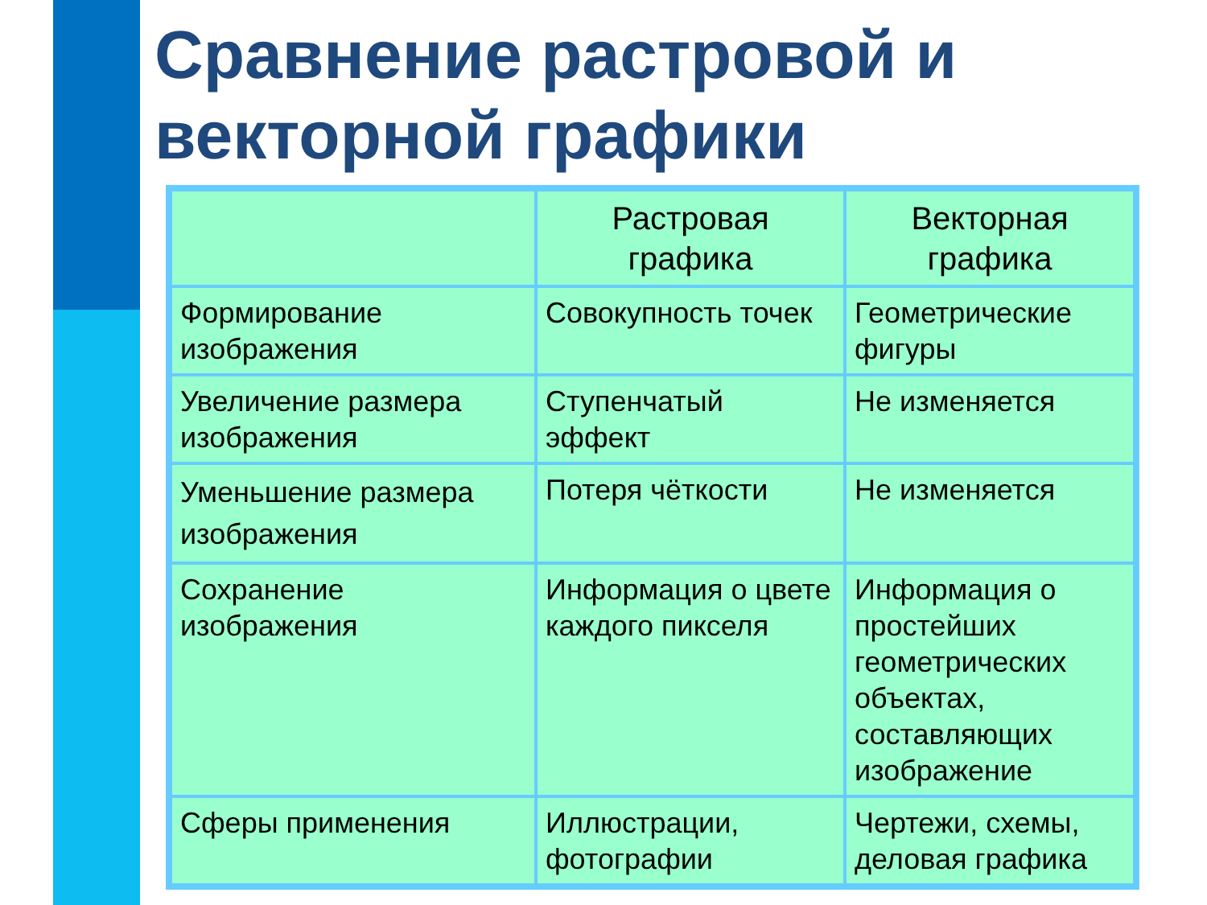Сравнение растровой и векторной графики
| | Растровая графика | Векторная графика |
| --- | --- | --- |
| Формирование изображения | Совокупность точек | Геометрические фигуры |
| Увеличение размера изображения | Ступенчатый эффект | Не изменяется |
| Уменьшение размера изображения | Потеря чёткости | Не изменяется |
| Сохранение изображения | Информация о цвете каждого пикселя | Информация о простейших геометрических объектах, составляющих изображение |
| Сферы применения | Иллюстрации, фотографии | Чертежи, схемы, деловая графика |